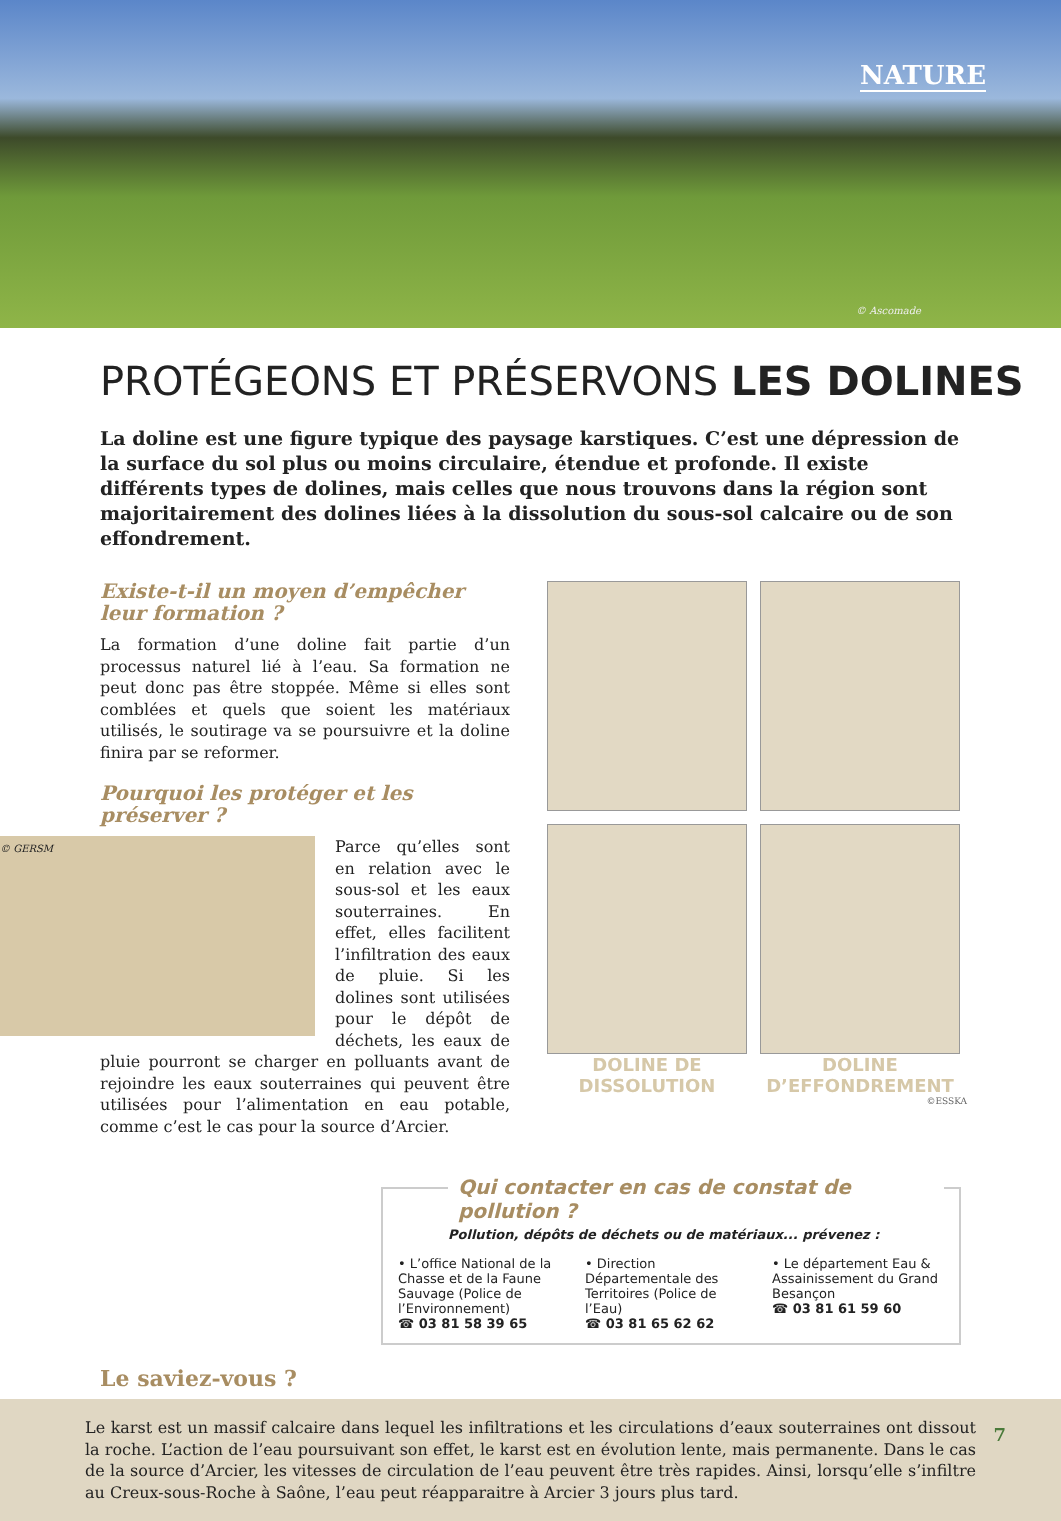NATURE
© Ascomade
PROTÉGEONS ET PRÉSERVONS LES DOLINES
La doline est une figure typique des paysage karstiques. C’est une dépression de la surface du sol plus ou moins circulaire, étendue et profonde. Il existe différents types de dolines, mais celles que nous trouvons dans la région sont majoritairement des dolines liées à la dissolution du sous-sol calcaire ou de son effondrement.
Existe-t-il un moyen d’empêcher leur formation ?
La formation d’une doline fait partie d’un processus naturel lié à l’eau. Sa formation ne peut donc pas être stoppée. Même si elles sont comblées et quels que soient les matériaux utilisés, le soutirage va se poursuivre et la doline finira par se reformer.
Pourquoi les protéger et les préserver ?
© GERSM
Parce qu’elles sont en relation avec le sous-sol et les eaux souterraines. En effet, elles facilitent l’infiltration des eaux de pluie. Si les dolines sont utilisées pour le dépôt de déchets, les eaux de pluie pourront se charger en polluants avant de rejoindre les eaux souterraines qui peuvent être utilisées pour l’alimentation en eau potable, comme c’est le cas pour la source d’Arcier.
DOLINE DE DISSOLUTION DOLINE D’EFFONDREMENT
©ESSKA
Qui contacter en cas de constat de pollution ?
Pollution, dépôts de déchets ou de matériaux... prévenez :
• L’office National de la Chasse et de la Faune Sauvage (Police de l’Environnement)
☎ 03 81 58 39 65
• Direction Départementale des Territoires (Police de l’Eau)
☎ 03 81 65 62 62
• Le département Eau & Assainissement du Grand Besançon
☎ 03 81 61 59 60
Le saviez-vous ?
Le karst est un massif calcaire dans lequel les infiltrations et les circulations d’eaux souterraines ont dissout la roche. L’action de l’eau poursuivant son effet, le karst est en évolution lente, mais permanente. Dans le cas de la source d’Arcier, les vitesses de circulation de l’eau peuvent être très rapides. Ainsi, lorsqu’elle s’infiltre au Creux-sous-Roche à Saône, l’eau peut réapparaitre à Arcier 3 jours plus tard.
7